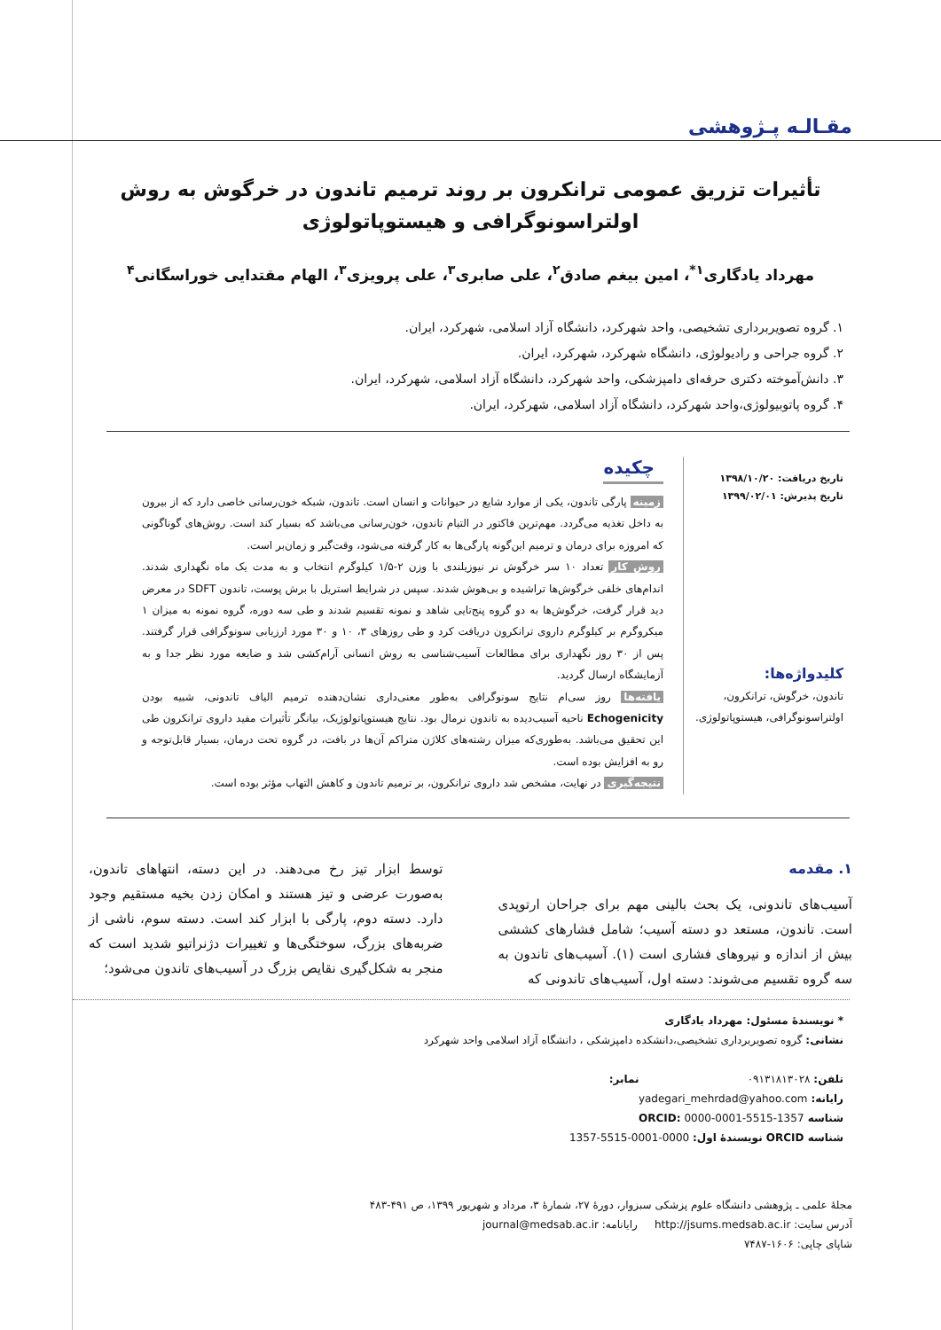مقـالـه پـژوهشی
تأثیرات تزریق عمومی ترانکرون بر روند ترمیم تاندون در خرگوش به روش اولتراسونوگرافی و هیستوپاتولوژی
مهرداد یادگاری<sup>۱*</sup>، امین بیغم صادق<sup>۲</sup>، علی صابری<sup>۳</sup>، علی پرویزی<sup>۳</sup>، الهام مقتدایی خوراسگانی<sup>۴</sup>
۱. گروه تصویربرداری تشخیصی، واحد شهرکرد، دانشگاه آزاد اسلامی، شهرکرد، ایران.
۲. گروه جراحی و رادیولوژی، دانشگاه شهرکرد، شهرکرد، ایران.
۳. دانش‌آموخته دکتری حرفه‌ای دامپزشکی، واحد شهرکرد، دانشگاه آزاد اسلامی، شهرکرد، ایران.
۴. گروه پاتوبیولوژی،واحد شهرکرد، دانشگاه آزاد اسلامی، شهرکرد، ایران.
تاریخ دریافت: ۱۳۹۸/۱۰/۲۰
تاریخ پذیرش: ۱۳۹۹/۰۲/۰۱
کلیدواژه‌ها:
تاندون، خرگوش، ترانکرون، اولتراسونوگرافی، هیستوپاتولوژی.
چکیده
زمینه پارگی تاندون، یکی از موارد شایع در حیوانات و انسان است. تاندون، شبکه خون‌رسانی خاصی دارد که از بیرون به داخل تغذیه می‌گردد. مهم‌ترین فاکتور در التیام تاندون، خون‌رسانی می‌باشد که بسیار کند است. روش‌های گوناگونی که امروزه برای درمان و ترمیم این‌گونه پارگی‌ها به کار گرفته می‌شود، وقت‌گیر و زمان‌بر است.
روش کار تعداد ۱۰ سر خرگوش نر نیوزیلندی با وزن ۲-۱/۵ کیلوگرم انتخاب و به مدت یک ماه نگهداری شدند. اندام‌های خلفی خرگوش‌ها تراشیده و بی‌هوش شدند. سپس در شرایط استریل با برش پوست، تاندون SDFT در معرض دید قرار گرفت، خرگوش‌ها به دو گروه پنج‌تایی شاهد و نمونه تقسیم شدند و طی سه دوره، گروه نمونه به میزان ۱ میکروگرم بر کیلوگرم داروی ترانکرون دریافت کرد و طی روزهای ۳، ۱۰ و ۳۰ مورد ارزیابی سونوگرافی قرار گرفتند. پس از ۳۰ روز نگهداری برای مطالعات آسیب‌شناسی به روش انسانی آرام‌کشی شد و ضایعه مورد نظر جدا و به آزمایشگاه ارسال گردید.
یافته‌ها روز سی‌ام نتایج سونوگرافی به‌طور معنی‌داری نشان‌دهنده ترمیم الیاف تاندونی، شبیه بودن Echogenicity ناحیه آسیب‌دیده به تاندون نرمال بود. نتایج هیستوپاتولوژیک، بیانگر تأثیرات مفید داروی ترانکرون طی این تحقیق می‌باشد. به‌طوری‌که میزان رشته‌های کلاژن متراکم آن‌ها در بافت، در گروه تحت درمان، بسیار قابل‌توجه و رو به افزایش بوده است.
نتیجه‌گیری در نهایت، مشخص شد داروی ترانکرون، بر ترمیم تاندون و کاهش التهاب مؤثر بوده است.
۱. مقدمه
آسیب‌های تاندونی، یک بحث بالینی مهم برای جراحان ارتوپدی است. تاندون، مستعد دو دسته آسیب؛ شامل فشارهای کششی بیش از اندازه و نیروهای فشاری است (۱). آسیب‌های تاندون به سه گروه تقسیم می‌شوند: دسته اول، آسیب‌های تاندونی که
توسط ابزار تیز رخ می‌دهند. در این دسته، انتهاهای تاندون، به‌صورت عرضی و تیز هستند و امکان زدن بخیه مستقیم وجود دارد. دسته دوم، پارگی با ابزار کند است. دسته سوم، ناشی از ضربه‌های بزرگ، سوختگی‌ها و تغییرات دژنراتیو شدید است که منجر به شکل‌گیری نقایص بزرگ در آسیب‌های تاندون می‌شود؛
* نویسندهٔ مسئول: مهرداد یادگاری
نشانی: گروه تصویربرداری تشخیصی،دانشکده دامپزشکی ، دانشگاه آزاد اسلامی واحد شهرکرد
تلفن: ۰۹۱۳۱۸۱۳۰۲۸ نمابر:
رایانه: yadegari_mehrdad@yahoo.com
شناسه ORCID: 0000-0001-5515-1357
شناسه ORCID نویسندهٔ اول: 0000-0001-5515-1357
مجلهٔ علمی ـ پژوهشی دانشگاه علوم پزشکی سبزوار، دورهٔ ۲۷، شمارهٔ ۳، مرداد و شهریور ۱۳۹۹، ص ۴۹۱-۴۸۳
آدرس سایت: http://jsums.medsab.ac.ir رایانامه: journal@medsab.ac.ir
شاپای چاپی: ۱۶۰۶-۷۴۸۷